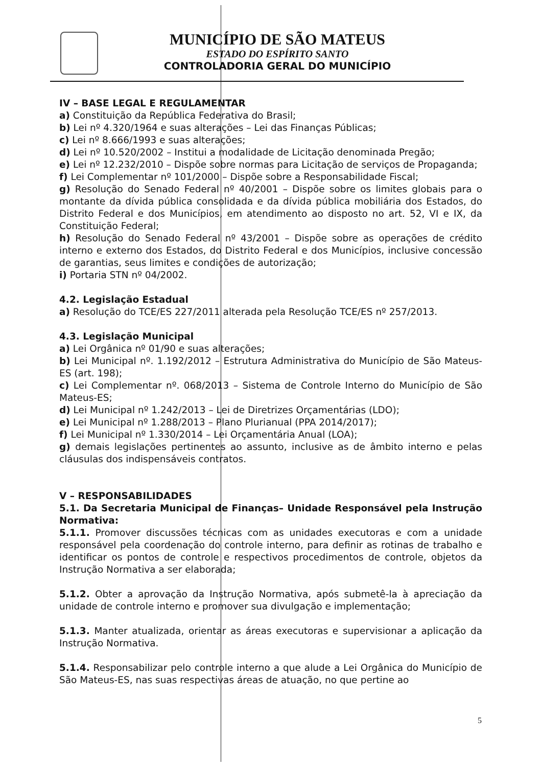MUNICÍPIO DE SÃO MATEUS
ESTADO DO ESPÍRITO SANTO
CONTROLADORIA GERAL DO MUNICÍPIO
IV – BASE LEGAL E REGULAMENTAR
a) Constituição da República Federativa do Brasil;
b) Lei nº 4.320/1964 e suas alterações – Lei das Finanças Públicas;
c) Lei nº 8.666/1993 e suas alterações;
d) Lei nº 10.520/2002 – Institui a modalidade de Licitação denominada Pregão;
e) Lei nº 12.232/2010 – Dispõe sobre normas para Licitação de serviços de Propaganda;
f) Lei Complementar nº 101/2000 – Dispõe sobre a Responsabilidade Fiscal;
g) Resolução do Senado Federal nº 40/2001 – Dispõe sobre os limites globais para o montante da dívida pública consolidada e da dívida pública mobiliária dos Estados, do Distrito Federal e dos Municípios, em atendimento ao disposto no art. 52, VI e IX, da Constituição Federal;
h) Resolução do Senado Federal nº 43/2001 – Dispõe sobre as operações de crédito interno e externo dos Estados, do Distrito Federal e dos Municípios, inclusive concessão de garantias, seus limites e condições de autorização;
i) Portaria STN nº 04/2002.
4.2. Legislação Estadual
a) Resolução do TCE/ES 227/2011 alterada pela Resolução TCE/ES nº 257/2013.
4.3. Legislação Municipal
a) Lei Orgânica nº 01/90 e suas alterações;
b) Lei Municipal nº. 1.192/2012 – Estrutura Administrativa do Município de São Mateus-ES (art. 198);
c) Lei Complementar nº. 068/2013 – Sistema de Controle Interno do Município de São Mateus-ES;
d) Lei Municipal nº 1.242/2013 – Lei de Diretrizes Orçamentárias (LDO);
e) Lei Municipal nº 1.288/2013 – Plano Plurianual (PPA 2014/2017);
f) Lei Municipal nº 1.330/2014 – Lei Orçamentária Anual (LOA);
g) demais legislações pertinentes ao assunto, inclusive as de âmbito interno e pelas cláusulas dos indispensáveis contratos.
V – RESPONSABILIDADES
5.1. Da Secretaria Municipal de Finanças– Unidade Responsável pela Instrução Normativa:
5.1.1. Promover discussões técnicas com as unidades executoras e com a unidade responsável pela coordenação do controle interno, para definir as rotinas de trabalho e identificar os pontos de controle e respectivos procedimentos de controle, objetos da Instrução Normativa a ser elaborada;
5.1.2. Obter a aprovação da Instrução Normativa, após submetê-la à apreciação da unidade de controle interno e promover sua divulgação e implementação;
5.1.3. Manter atualizada, orientar as áreas executoras e supervisionar a aplicação da Instrução Normativa.
5.1.4. Responsabilizar pelo controle interno a que alude a Lei Orgânica do Município de São Mateus-ES, nas suas respectivas áreas de atuação, no que pertine ao
5